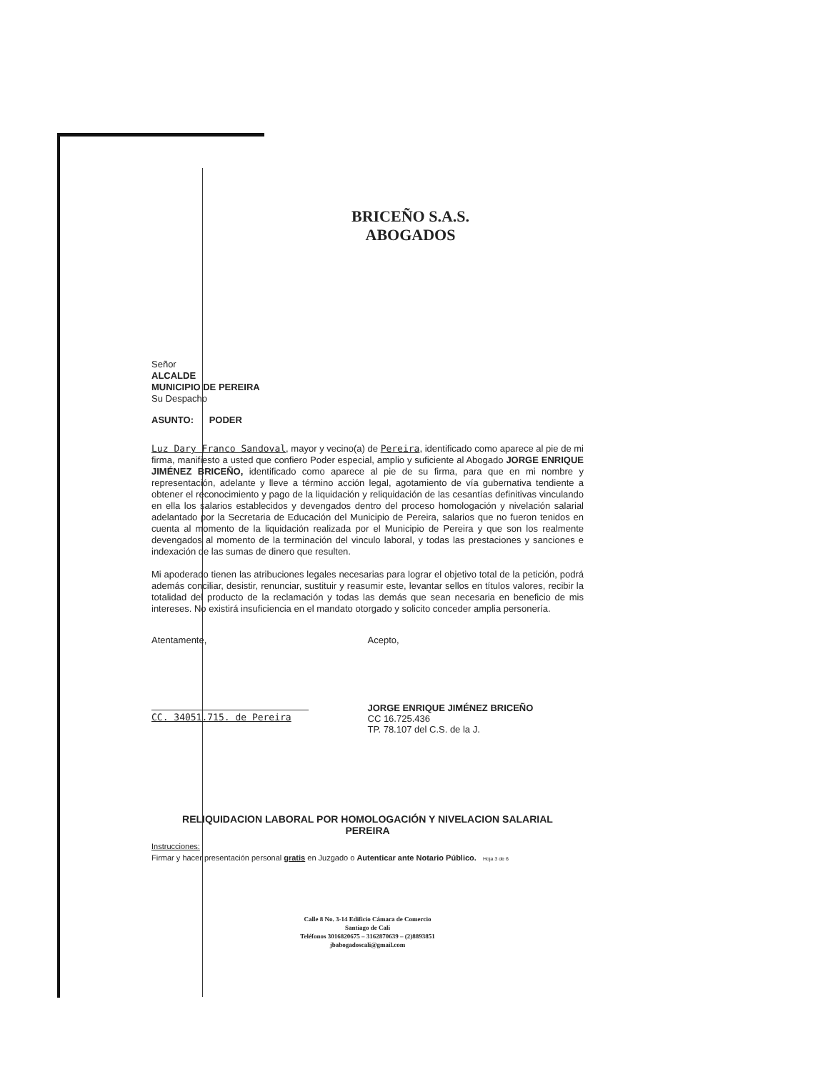BRICEÑO S.A.S.
ABOGADOS
Señor
ALCALDE
MUNICIPIO DE PEREIRA
Su Despacho
ASUNTO: PODER
Luz Dary Franco Sandoval, mayor y vecino(a) de Pereira, identificado como aparece al pie de mi firma, manifiesto a usted que confiero Poder especial, amplio y suficiente al Abogado JORGE ENRIQUE JIMÉNEZ BRICEÑO, identificado como aparece al pie de su firma, para que en mi nombre y representación, adelante y lleve a término acción legal, agotamiento de vía gubernativa tendiente a obtener el reconocimiento y pago de la liquidación y reliquidación de las cesantías definitivas vinculando en ella los salarios establecidos y devengados dentro del proceso homologación y nivelación salarial adelantado por la Secretaria de Educación del Municipio de Pereira, salarios que no fueron tenidos en cuenta al momento de la liquidación realizada por el Municipio de Pereira y que son los realmente devengados al momento de la terminación del vinculo laboral, y todas las prestaciones y sanciones e indexación de las sumas de dinero que resulten.
Mi apoderado tienen las atribuciones legales necesarias para lograr el objetivo total de la petición, podrá además conciliar, desistir, renunciar, sustituir y reasumir este, levantar sellos en títulos valores, recibir la totalidad del producto de la reclamación y todas las demás que sean necesaria en beneficio de mis intereses. No existirá insuficiencia en el mandato otorgado y solicito conceder amplia personería.
Atentamente,
CC. 34051.715. de Pereira
Acepto,
JORGE ENRIQUE JIMÉNEZ BRICEÑO
CC 16.725.436
TP. 78.107 del C.S. de la J.
RELIQUIDACION LABORAL POR HOMOLOGACIÓN Y NIVELACION SALARIAL
PEREIRA
Instrucciones:
Firmar y hacer presentación personal gratis en Juzgado o Autenticar ante Notario Público. Hoja 3 de 6
Calle 8 No. 3-14 Edificio Cámara de Comercio
Santiago de Cali
Teléfonos 3016820675 – 3162870639 – (2)8893851
jbabogadoscali@gmail.com